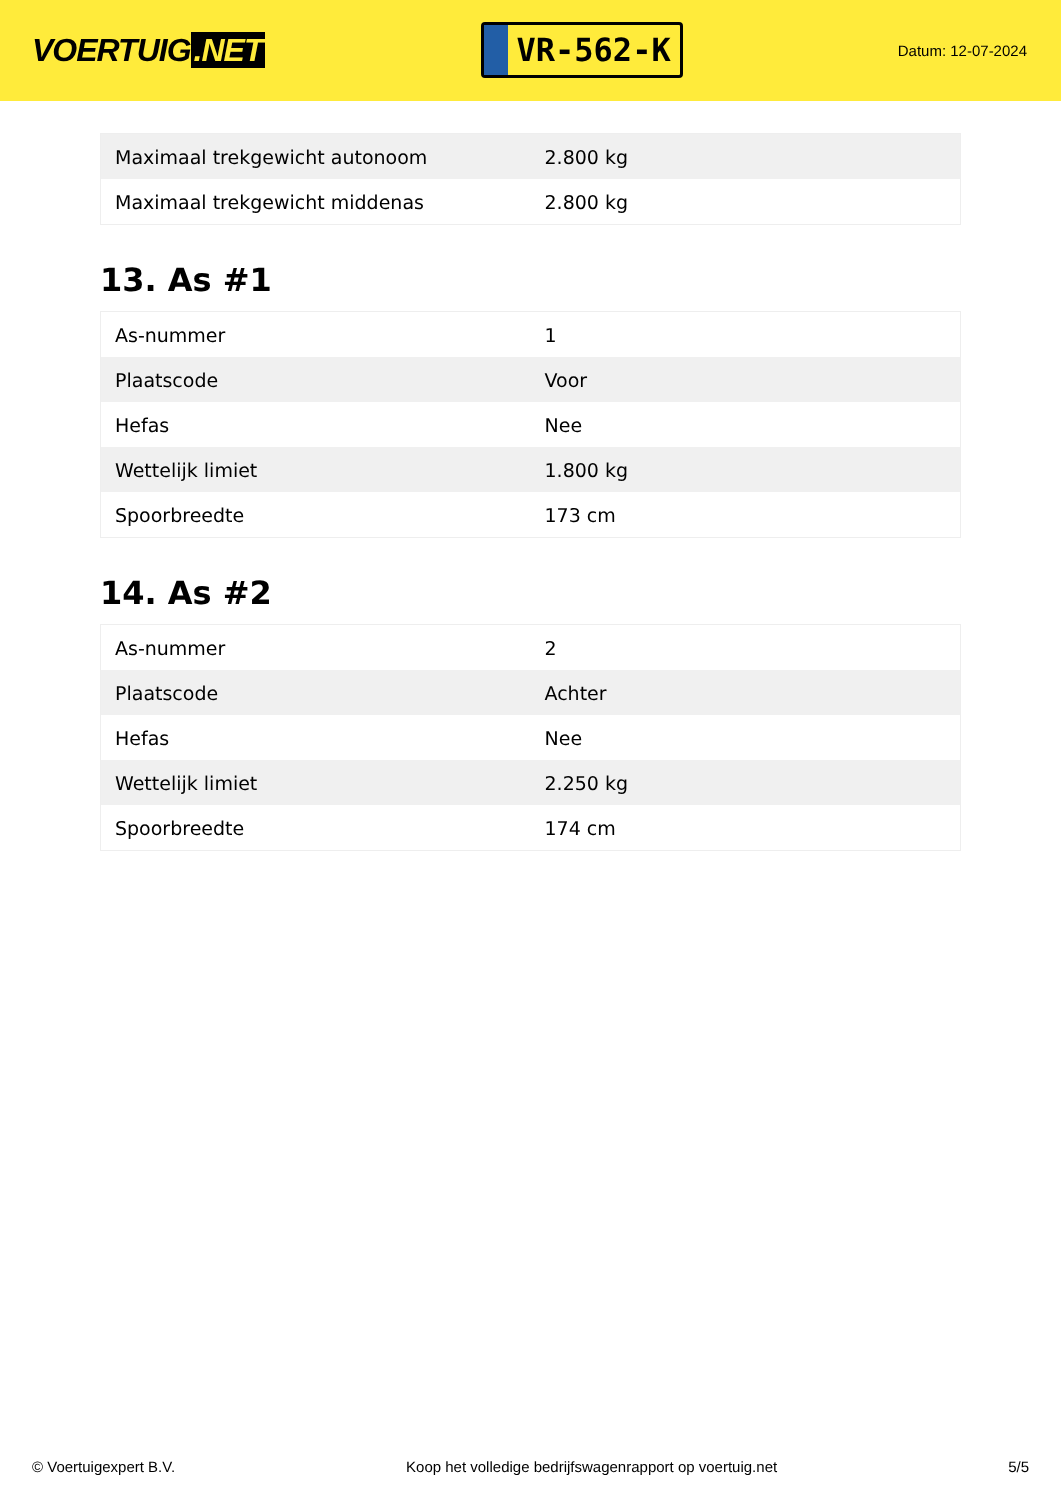VOERTUIG.NET
VR-562-K
Datum: 12-07-2024
| Maximaal trekgewicht autonoom | 2.800 kg |
| Maximaal trekgewicht middenas | 2.800 kg |
13. As #1
| As-nummer | 1 |
| Plaatscode | Voor |
| Hefas | Nee |
| Wettelijk limiet | 1.800 kg |
| Spoorbreedte | 173 cm |
14. As #2
| As-nummer | 2 |
| Plaatscode | Achter |
| Hefas | Nee |
| Wettelijk limiet | 2.250 kg |
| Spoorbreedte | 174 cm |
© Voertuigexpert B.V. Koop het volledige bedrijfswagenrapport op voertuig.net 5/5